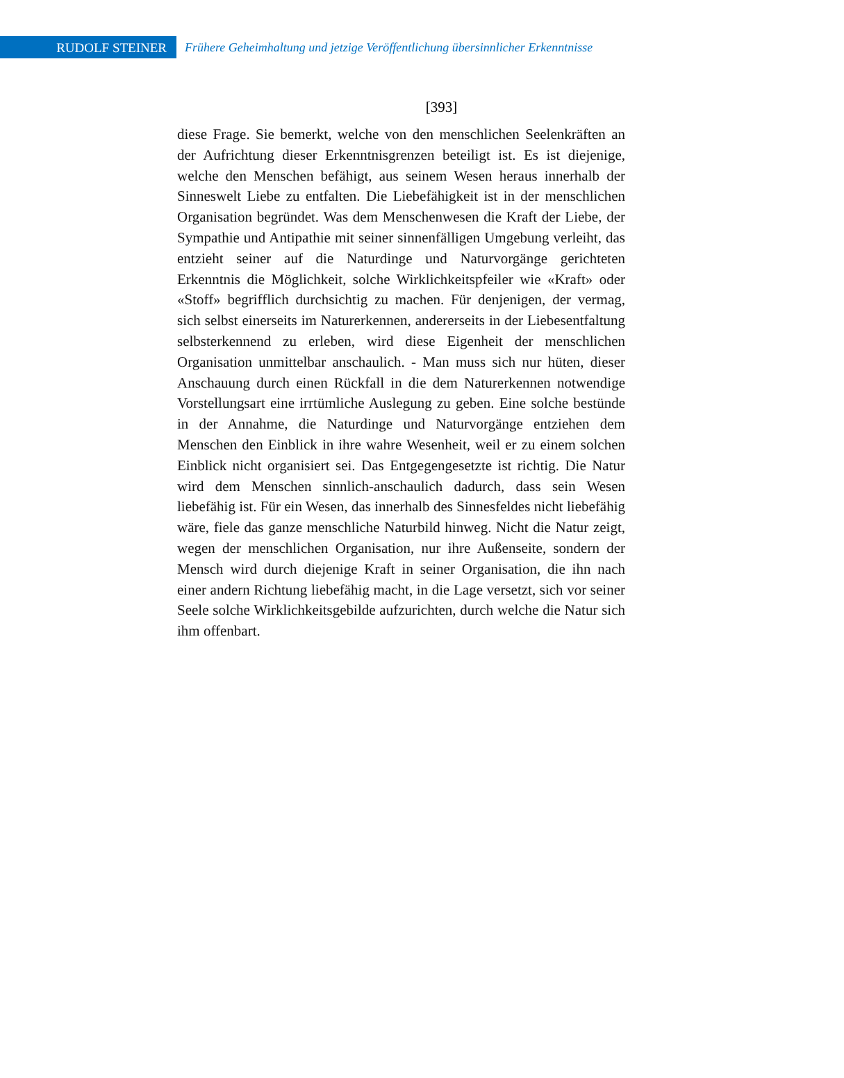RUDOLF STEINER
Frühere Geheimhaltung und jetzige Veröffentlichung übersinnlicher Erkenntnisse
[393]
diese Frage. Sie bemerkt, welche von den menschlichen Seelenkräften an der Aufrichtung dieser Erkenntnisgrenzen beteiligt ist. Es ist diejenige, welche den Menschen befähigt, aus seinem Wesen heraus innerhalb der Sinneswelt Liebe zu entfalten. Die Liebefähigkeit ist in der menschlichen Organisation begründet. Was dem Menschenwesen die Kraft der Liebe, der Sympathie und Antipathie mit seiner sinnenfälligen Umgebung verleiht, das entzieht seiner auf die Naturdinge und Naturvorgänge gerichteten Erkenntnis die Möglichkeit, solche Wirklichkeitspfeiler wie «Kraft» oder «Stoff» begrifflich durchsichtig zu machen. Für denjenigen, der vermag, sich selbst einerseits im Naturerkennen, andererseits in der Liebesentfaltung selbsterkennend zu erleben, wird diese Eigenheit der menschlichen Organisation unmittelbar anschaulich. - Man muss sich nur hüten, dieser Anschauung durch einen Rückfall in die dem Naturerkennen notwendige Vorstellungsart eine irrtümliche Auslegung zu geben. Eine solche bestünde in der Annahme, die Naturdinge und Naturvorgänge entziehen dem Menschen den Einblick in ihre wahre Wesenheit, weil er zu einem solchen Einblick nicht organisiert sei. Das Entgegengesetzte ist richtig. Die Natur wird dem Menschen sinnlich-anschaulich dadurch, dass sein Wesen liebefähig ist. Für ein Wesen, das innerhalb des Sinnesfeldes nicht liebefähig wäre, fiele das ganze menschliche Naturbild hinweg. Nicht die Natur zeigt, wegen der menschlichen Organisation, nur ihre Außenseite, sondern der Mensch wird durch diejenige Kraft in seiner Organisation, die ihn nach einer andern Richtung liebefähig macht, in die Lage versetzt, sich vor seiner Seele solche Wirklichkeitsgebilde aufzurichten, durch welche die Natur sich ihm offenbart.